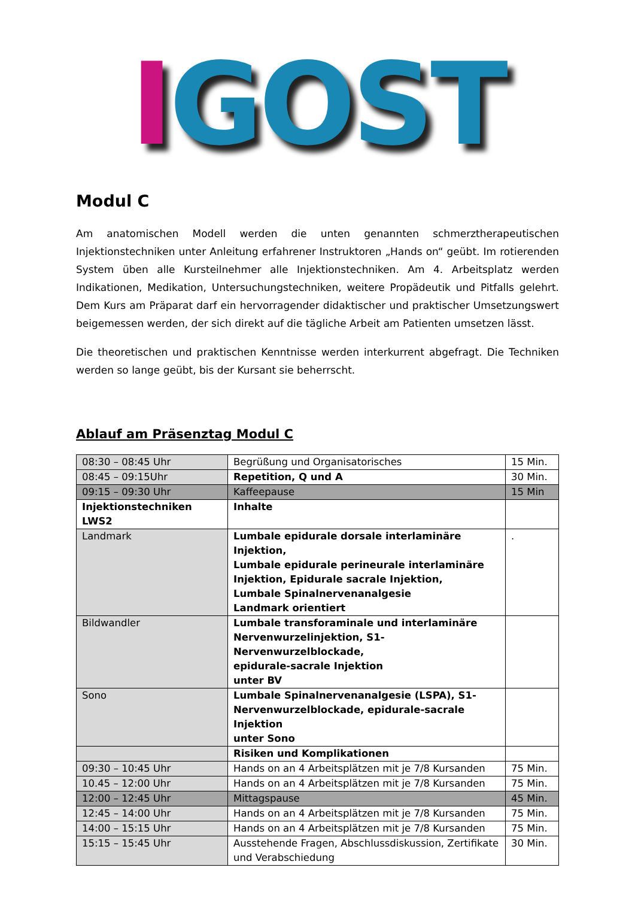IGOST
Modul C
Am anatomischen Modell werden die unten genannten schmerztherapeutischen Injektionstechniken unter Anleitung erfahrener Instruktoren „Hands on“ geübt. Im rotierenden System üben alle Kursteilnehmer alle Injektionstechniken. Am 4. Arbeitsplatz werden Indikationen, Medikation, Untersuchungstechniken, weitere Propädeutik und Pitfalls gelehrt. Dem Kurs am Präparat darf ein hervorragender didaktischer und praktischer Umsetzungswert beigemessen werden, der sich direkt auf die tägliche Arbeit am Patienten umsetzen lässt.
Die theoretischen und praktischen Kenntnisse werden interkurrent abgefragt. Die Techniken werden so lange geübt, bis der Kursant sie beherrscht.
Ablauf am Präsenztag Modul C
| 08:30 – 08:45 Uhr | Begrüßung und Organisatorisches | 15 Min. |
| 08:45 – 09:15Uhr | Repetition, Q und A | 30 Min. |
| 09:15 – 09:30 Uhr | Kaffeepause | 15 Min |
| Injektionstechniken LWS2 | Inhalte | |
| Landmark | Lumbale epidurale dorsale interlaminäre Injektion, Lumbale epidurale perineurale interlaminäre Injektion, Epidurale sacrale Injektion, Lumbale Spinalnervenanalgesie Landmark orientiert | . |
| Bildwandler | Lumbale transforaminale und interlaminäre Nervenwurzelinjektion, S1-Nervenwurzelblockade, epidurale-sacrale Injektion unter BV | |
| Sono | Lumbale Spinalnervenanalgesie (LSPA), S1- Nervenwurzelblockade, epidurale-sacrale Injektion unter Sono | |
| | Risiken und Komplikationen | |
| 09:30 – 10:45 Uhr | Hands on an 4 Arbeitsplätzen mit je 7/8 Kursanden | 75 Min. |
| 10.45 – 12:00 Uhr | Hands on an 4 Arbeitsplätzen mit je 7/8 Kursanden | 75 Min. |
| 12:00 – 12:45 Uhr | Mittagspause | 45 Min. |
| 12:45 – 14:00 Uhr | Hands on an 4 Arbeitsplätzen mit je 7/8 Kursanden | 75 Min. |
| 14:00 – 15:15 Uhr | Hands on an 4 Arbeitsplätzen mit je 7/8 Kursanden | 75 Min. |
| 15:15 – 15:45 Uhr | Ausstehende Fragen, Abschlussdiskussion, Zertifikate und Verabschiedung | 30 Min. |